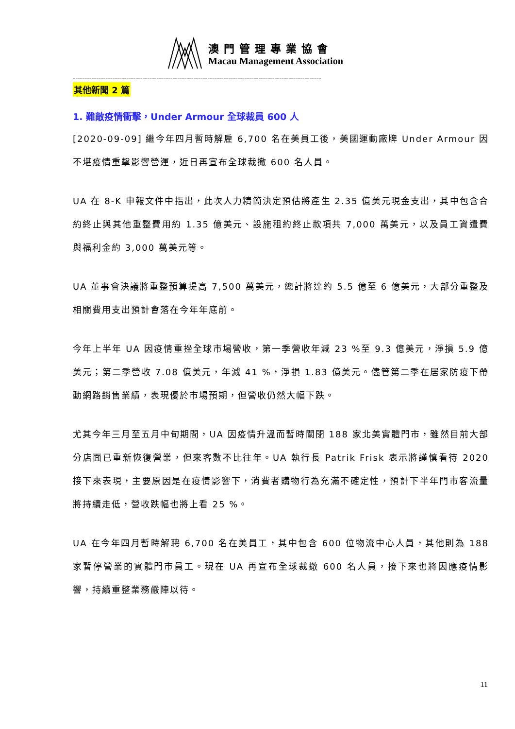澳門管理專業協會
Macau Management Association
-----------------------------------------------------------------------------------------------------------
其他新聞 2 篇
1. 難敵疫情衝擊，Under Armour 全球裁員 600 人
[2020-09-09] 繼今年四月暫時解雇 6,700 名在美員工後，美國運動廠牌 Under Armour 因不堪疫情重擊影響營運，近日再宣布全球裁撤 600 名人員。
UA 在 8-K 申報文件中指出，此次人力精簡決定預估將產生 2.35 億美元現金支出，其中包含合約終止與其他重整費用約 1.35 億美元、設施租約終止款項共 7,000 萬美元，以及員工資遣費與福利金約 3,000 萬美元等。
UA 董事會決議將重整預算提高 7,500 萬美元，總計將達約 5.5 億至 6 億美元，大部分重整及相關費用支出預計會落在今年年底前。
今年上半年 UA 因疫情重挫全球市場營收，第一季營收年減 23 %至 9.3 億美元，淨損 5.9 億美元；第二季營收 7.08 億美元，年減 41 %，淨損 1.83 億美元。儘管第二季在居家防疫下帶動網路銷售業績，表現優於市場預期，但營收仍然大幅下跌。
尤其今年三月至五月中旬期間，UA 因疫情升溫而暫時關閉 188 家北美實體門市，雖然目前大部分店面已重新恢復營業，但來客數不比往年。UA 執行長 Patrik Frisk 表示將謹慎看待 2020 接下來表現，主要原因是在疫情影響下，消費者購物行為充滿不確定性，預計下半年門市客流量將持續走低，營收跌幅也將上看 25 %。
UA 在今年四月暫時解聘 6,700 名在美員工，其中包含 600 位物流中心人員，其他則為 188 家暫停營業的實體門市員工。現在 UA 再宣布全球裁撤 600 名人員，接下來也將因應疫情影響，持續重整業務嚴陣以待。
11